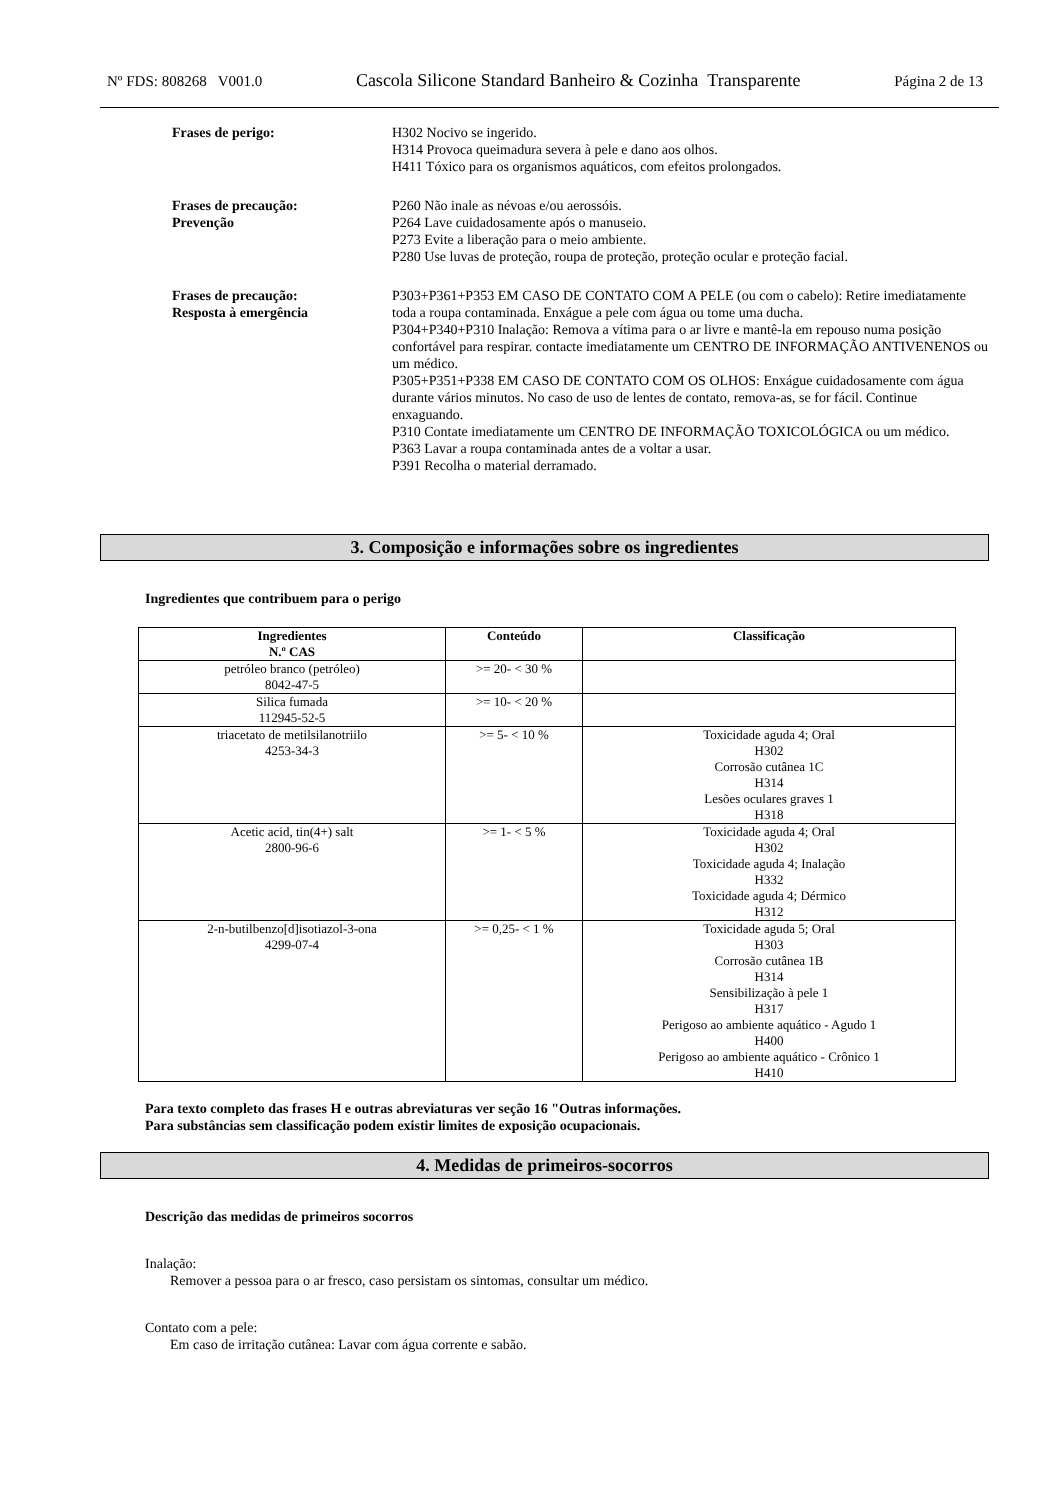Nº FDS: 808268 V001.0 Cascola Silicone Standard Banheiro & Cozinha Transparente Página 2 de 13
Frases de perigo: H302 Nocivo se ingerido.
H314 Provoca queimadura severa à pele e dano aos olhos.
H411 Tóxico para os organismos aquáticos, com efeitos prolongados.
Frases de precaução:
Prevenção
P260 Não inale as névoas e/ou aerossóis.
P264 Lave cuidadosamente após o manuseio.
P273 Evite a liberação para o meio ambiente.
P280 Use luvas de proteção, roupa de proteção, proteção ocular e proteção facial.
Frases de precaução:
Resposta à emergência
P303+P361+P353 EM CASO DE CONTATO COM A PELE (ou com o cabelo): Retire imediatamente toda a roupa contaminada. Enxágue a pele com água ou tome uma ducha.
P304+P340+P310 Inalação: Remova a vítima para o ar livre e mantê-la em repouso numa posição confortável para respirar. contacte imediatamente um CENTRO DE INFORMAÇÃO ANTIVENENOS ou um médico.
P305+P351+P338 EM CASO DE CONTATO COM OS OLHOS: Enxágue cuidadosamente com água durante vários minutos. No caso de uso de lentes de contato, remova-as, se for fácil. Continue enxaguando.
P310 Contate imediatamente um CENTRO DE INFORMAÇÃO TOXICOLÓGICA ou um médico.
P363 Lavar a roupa contaminada antes de a voltar a usar.
P391 Recolha o material derramado.
3. Composição e informações sobre os ingredientes
Ingredientes que contribuem para o perigo
| Ingredientes N.º CAS | Conteúdo | Classificação |
| --- | --- | --- |
| petróleo branco (petróleo) 8042-47-5 | >= 20- < 30 % | |
| Silica fumada 112945-52-5 | >= 10- < 20 % | |
| triacetato de metilsilanotriilo 4253-34-3 | >= 5- < 10 % | Toxicidade aguda 4; Oral H302 Corrosão cutânea 1C H314 Lesões oculares graves 1 H318 |
| Acetic acid, tin(4+) salt 2800-96-6 | >= 1- < 5 % | Toxicidade aguda 4; Oral H302 Toxicidade aguda 4; Inalação H332 Toxicidade aguda 4; Dérmico H312 |
| 2-n-butilbenzo[d]isotiazol-3-ona 4299-07-4 | >= 0,25- < 1 % | Toxicidade aguda 5; Oral H303 Corrosão cutânea 1B H314 Sensibilização à pele 1 H317 Perigoso ao ambiente aquático - Agudo 1 H400 Perigoso ao ambiente aquático - Crônico 1 H410 |
Para texto completo das frases H e outras abreviaturas ver seção 16 "Outras informações.
Para substâncias sem classificação podem existir limites de exposição ocupacionais.
4. Medidas de primeiros-socorros
Descrição das medidas de primeiros socorros
Inalação:
Remover a pessoa para o ar fresco, caso persistam os sintomas, consultar um médico.
Contato com a pele:
Em caso de irritação cutânea: Lavar com água corrente e sabão.